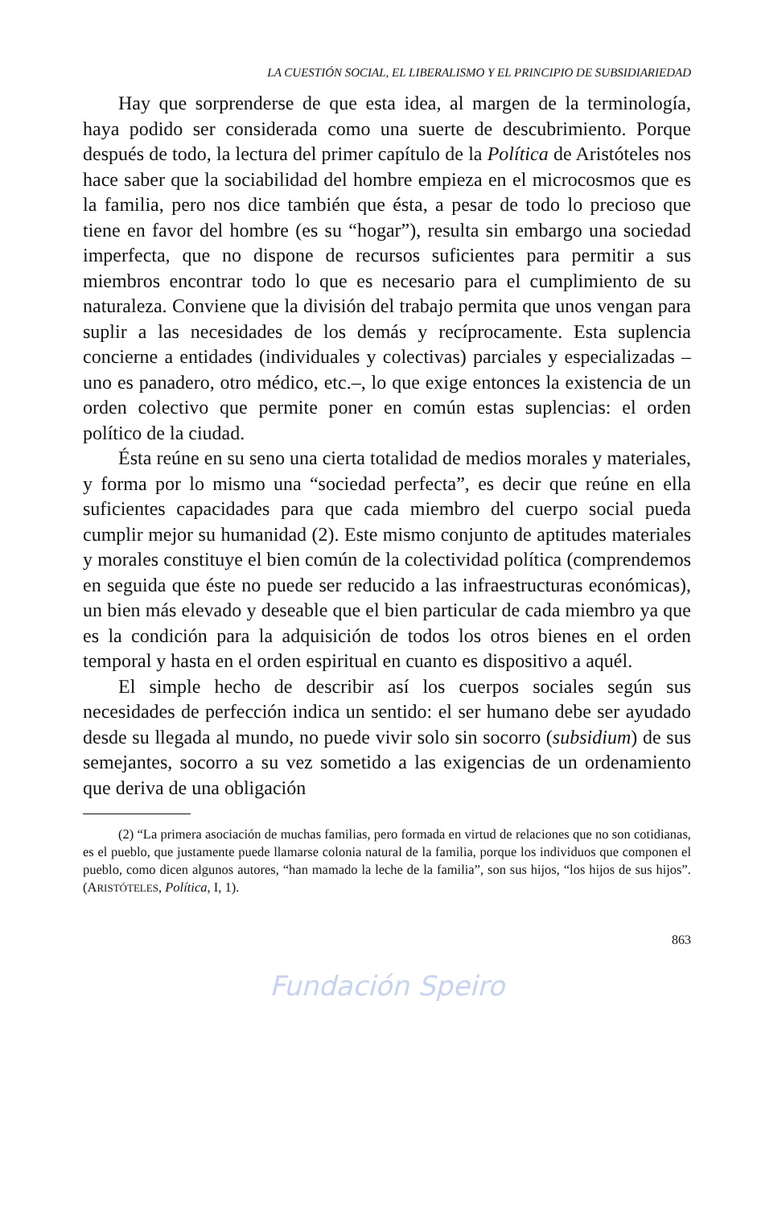LA CUESTIÓN SOCIAL, EL LIBERALISMO Y EL PRINCIPIO DE SUBSIDIARIEDAD
Hay que sorprenderse de que esta idea, al margen de la terminología, haya podido ser considerada como una suerte de descubrimiento. Porque después de todo, la lectura del primer capítulo de la Política de Aristóteles nos hace saber que la sociabilidad del hombre empieza en el microcosmos que es la familia, pero nos dice también que ésta, a pesar de todo lo precioso que tiene en favor del hombre (es su “hogar”), resulta sin embargo una sociedad imperfecta, que no dispone de recursos suficientes para permitir a sus miembros encontrar todo lo que es necesario para el cumplimiento de su naturaleza. Conviene que la división del trabajo permita que unos vengan para suplir a las necesidades de los demás y recíprocamente. Esta suplencia concierne a entidades (individuales y colectivas) parciales y especializadas –uno es panadero, otro médico, etc.–, lo que exige entonces la existencia de un orden colectivo que permite poner en común estas suplencias: el orden político de la ciudad.
Ésta reúne en su seno una cierta totalidad de medios morales y materiales, y forma por lo mismo una “sociedad perfecta”, es decir que reúne en ella suficientes capacidades para que cada miembro del cuerpo social pueda cumplir mejor su humanidad (2). Este mismo conjunto de aptitudes materiales y morales constituye el bien común de la colectividad política (comprendemos en seguida que éste no puede ser reducido a las infraestructuras económicas), un bien más elevado y deseable que el bien particular de cada miembro ya que es la condición para la adquisición de todos los otros bienes en el orden temporal y hasta en el orden espiritual en cuanto es dispositivo a aquél.
El simple hecho de describir así los cuerpos sociales según sus necesidades de perfección indica un sentido: el ser humano debe ser ayudado desde su llegada al mundo, no puede vivir solo sin socorro (subsidium) de sus semejantes, socorro a su vez sometido a las exigencias de un ordenamiento que deriva de una obligación
(2) “La primera asociación de muchas familias, pero formada en virtud de relaciones que no son cotidianas, es el pueblo, que justamente puede llamarse colonia natural de la familia, porque los individuos que componen el pueblo, como dicen algunos autores, “han mamado la leche de la familia”, son sus hijos, “los hijos de sus hijos”. (ARISTÓTELES, Política, I, 1).
863
Fundación Speiro